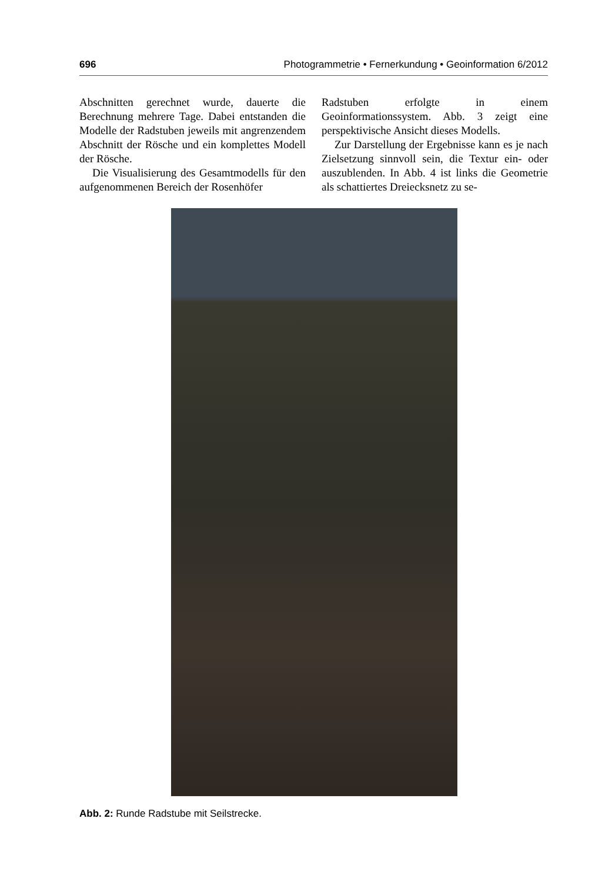696 Photogrammetrie • Fernerkundung • Geoinformation 6/2012
Abschnitten gerechnet wurde, dauerte die Berechnung mehrere Tage. Dabei entstanden die Modelle der Radstuben jeweils mit angrenzendem Abschnitt der Rösche und ein komplettes Modell der Rösche.
Die Visualisierung des Gesamtmodells für den aufgenommenen Bereich der Rosenhöfer
Radstuben erfolgte in einem Geoinformationssystem. Abb. 3 zeigt eine perspektivische Ansicht dieses Modells.
Zur Darstellung der Ergebnisse kann es je nach Zielsetzung sinnvoll sein, die Textur ein- oder auszublenden. In Abb. 4 ist links die Geometrie als schattiertes Dreiecksnetz zu se-
Abb. 2: Runde Radstube mit Seilstrecke.